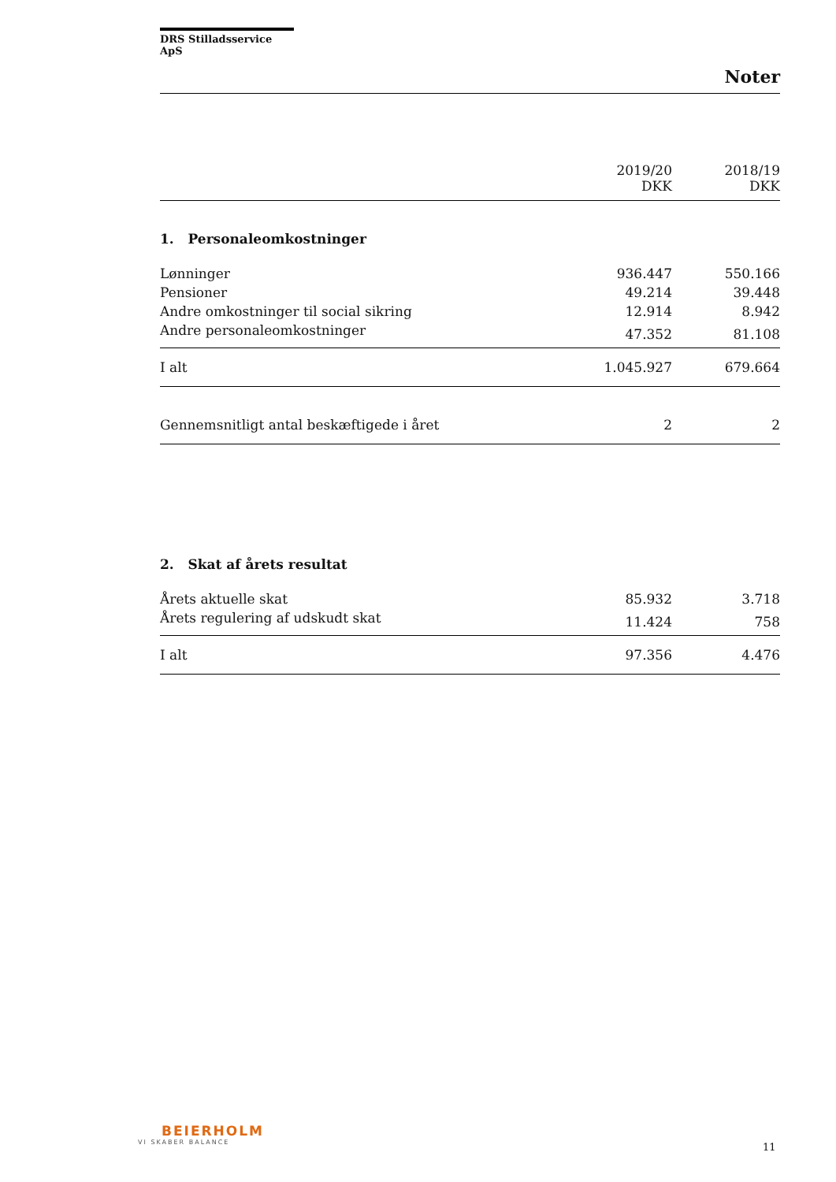DRS Stilladsservice ApS
Noter
| | 2019/20 DKK | 2018/19 DKK |
| --- | --- | --- |
| 1. Personaleomkostninger | | |
| Lønninger | 936.447 | 550.166 |
| Pensioner | 49.214 | 39.448 |
| Andre omkostninger til social sikring | 12.914 | 8.942 |
| Andre personaleomkostninger | 47.352 | 81.108 |
| I alt | 1.045.927 | 679.664 |
| Gennemsnitligt antal beskæftigede i året | 2 | 2 |
| 2. Skat af årets resultat | | |
| Årets aktuelle skat | 85.932 | 3.718 |
| Årets regulering af udskudt skat | 11.424 | 758 |
| I alt | 97.356 | 4.476 |
BEIERHOLM
VI SKABER BALANCE
11